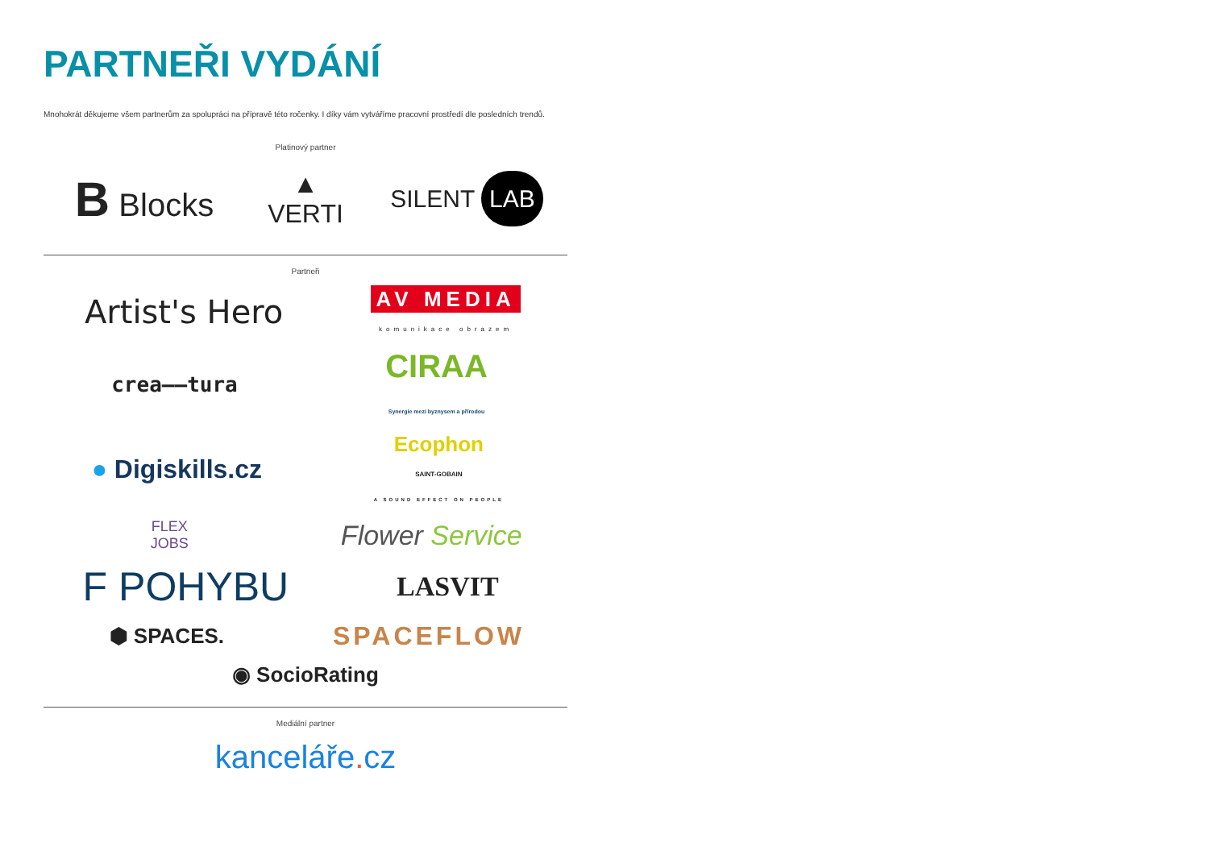PARTNEŘI VYDÁNÍ
Mnohokrát děkujeme všem partnerům za spolupráci na přípravě této ročenky. I díky vám vytváříme pracovní prostředí dle posledních trendů.
Platinový partner
B Blocks
▲
VERTI
SILENT LAB
Partneři
Artist's Hero
AV MEDIA
komunikace obrazem
crea——tura
CIRAA
Synergie mezi byznysem a přírodou
● Digiskills.cz
Ecophon
SAINT-GOBAIN
A SOUND EFFECT ON PEOPLE
FLEX
JOBS
Flower Service
F POHYBU
LASVIT
⬢ SPACES.
SPACEFLOW
◉ SocioRating
Mediální partner
kanceláře. cz